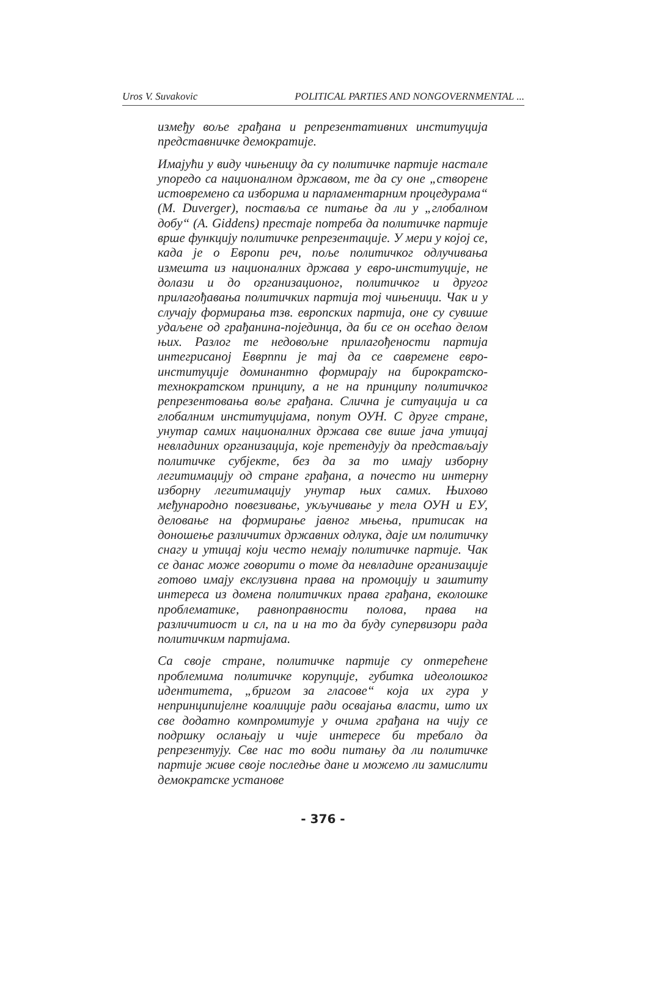Uros V. Suvakovic POLITICAL PARTIES AND NONGOVERNMENTAL ...
између воље грађана и репрезентативних институција представничке демократије.
Имајући у виду чињеницу да су политичке партије настале упоредо са националном државом, те да су оне „створене истовремено са изборима и парламентарним процедурама“ (M. Duverger), поставља се питање да ли у „глобалном добу“ (A. Giddens) престаје потреба да политичке партије врше функцију политичке репрезентације. У мери у којој се, када је о Европи реч, поље политичког одлучивања измешта из националних држава у евро-институције, не долази и до организационог, политичког и другог прилагођавања политичких партија тој чињеници. Чак и у случају формирања тзв. европских партија, оне су сувише удаљене од грађанина-појединца, да би се он осећао делом њих. Разлог те недовољне прилагођености партија интегрисаној Евврппи је тај да се савремене евро-институције доминантно формирају на бирократско-технократском принципу, а не на принципу политичког репрезентовања воље грађана. Слична је ситуација и са глобалним институцијама, попут ОУН. С друге стране, унутар самих националних држава све више јача утицај невладиних организација, које претендују да представљају политичке субјекте, без да за то имају изборну легитимацију од стране грађана, а почесто ни интерну изборну легитимацију унутар њих самих. Њихово међународно повезивање, укључивање у тела ОУН и ЕУ, деловање на формирање јавног мњења, притисак на доношење различитих државних одлука, даје им политичку снагу и утицај који често немају политичке партије. Чак се данас може говорити о томе да невладине организације готово имају екслузивна права на промоцију и заштиту интереса из домена политичких права грађана, еколошке проблематике, равноправности полова, права на различитиост и сл, па и на то да буду супервизори рада политичким партијама.
Са своје стране, политичке партије су оптерећене проблемима политичке корупције, губитка идеолошког идентитета, „бригом за гласове“ која их гура у непринципијелне коалиције ради освајања власти, што их све додатно компромитује у очима грађана на чију се подршку ослањају и чије интересе би требало да репрезентују. Све нас то води питању да ли политичке партије живе своје последње дане и можемо ли замислити демократске установе
- 376 -